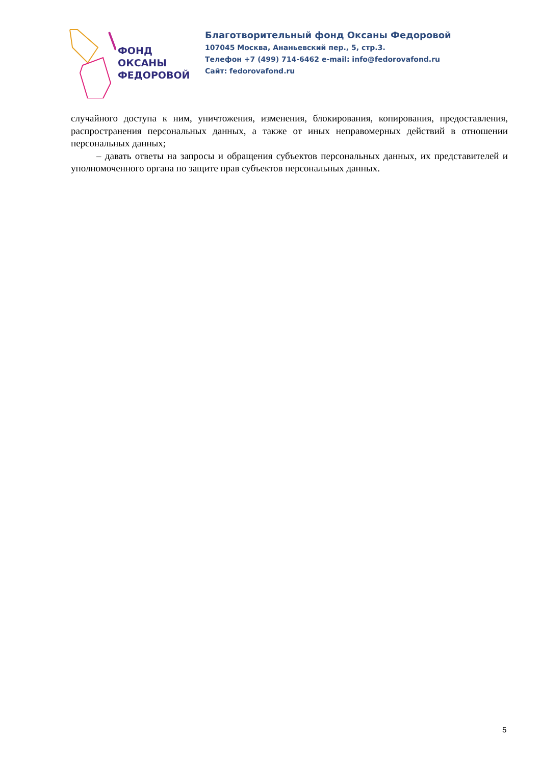ФОНД
ОКСАНЫ
ФЕДОРОВОЙ
Благотворительный фонд Оксаны Федоровой
107045 Москва, Ананьевский пер., 5, стр.3.
Телефон +7 (499) 714-6462 e-mail: info@fedorovafond.ru
Сайт: fedorovafond.ru
случайного доступа к ним, уничтожения, изменения, блокирования, копирования, предоставления, распространения персональных данных, а также от иных неправомерных действий в отношении персональных данных;
– давать ответы на запросы и обращения субъектов персональных данных, их представителей и уполномоченного органа по защите прав субъектов персональных данных.
5